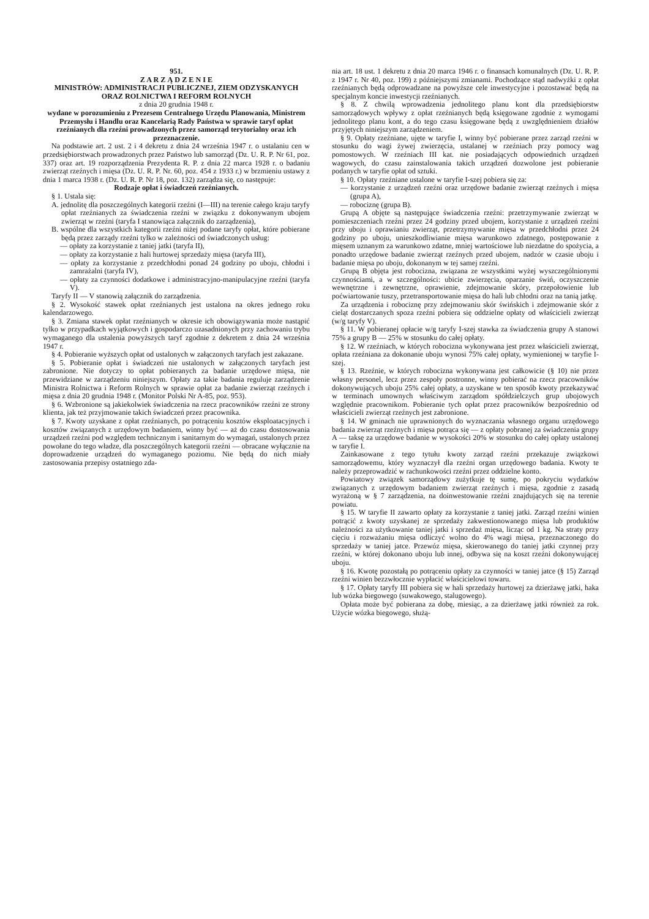951.
Z A R Z Ą D Z E N I E
MINISTRÓW: ADMINISTRACJI PUBLICZNEJ, ZIEM ODZYSKANYCH ORAZ ROLNICTWA I REFORM ROLNYCH
z dnia 20 grudnia 1948 r.
wydane w porozumieniu z Prezesem Centralnego Urzędu Planowania, Ministrem Przemysłu i Handlu oraz Kancelarią Rady Państwa w sprawie taryf opłat rzeźnianych dla rzeźni prowadzonych przez samorząd terytorialny oraz ich przeznaczenie.
Na podstawie art. 2 ust. 2 i 4 dekretu z dnia 24 września 1947 r. o ustalaniu cen w przedsiębiorstwach prowadzonych przez Państwo lub samorząd (Dz. U. R. P. Nr 61, poz. 337) oraz art. 19 rozporządzenia Prezydenta R. P. z dnia 22 marca 1928 r. o badaniu zwierząt rzeźnych i mięsa (Dz. U. R. P. Nr. 60, poz. 454 z 1933 r.) w brzmieniu ustawy z dnia 1 marca 1938 r. (Dz. U. R. P. Nr 18, poz. 132) zarządza się, co następuje:
Rodzaje opłat i świadczeń rzeźnianych.
§ 1. Ustala się:
A. jednolitę dla poszczególnych kategorii rzeźni (I—III) na terenie całego kraju taryfy opłat rzeźnianych za świadczenia rzeźni w związku z dokonywanym ubojem zwierząt w rzeźni (taryfa I stanowiąca załącznik do zarządzenia),
B. wspólne dla wszystkich kategorii rzeźni niżej podane taryfy opłat, które pobierane będą przez zarządy rzeźni tylko w zależności od świadczonych usług:
— opłaty za korzystanie z taniej jatki (taryfa II),
— opłaty za korzystanie z hali hurtowej sprzedaży mięsa (taryfa III),
— opłaty za korzystanie z przedchłodni ponad 24 godziny po uboju, chłodni i zamrażalni (taryfa IV),
— opłaty za czynności dodatkowe i administracyjno-manipulacyjne rzeźni (taryfa V).
Taryfy II — V stanowią załącznik do zarządzenia.
§ 2. Wysokość stawek opłat rzeźnianych jest ustalona na okres jednego roku kalendarzowego.
§ 3. Zmiana stawek opłat rzeźnianych w okresie ich obowiązywania może nastąpić tylko w przypadkach wyjątkowych i gospodarczo uzasadnionych przy zachowaniu trybu wymaganego dla ustalenia powyższych taryf zgodnie z dekretem z dnia 24 września 1947 r.
§ 4. Pobieranie wyższych opłat od ustalonych w załączonych taryfach jest zakazane.
§ 5. Pobieranie opłat i świadczeń nie ustalonych w załączonych taryfach jest zabronione. Nie dotyczy to opłat pobieranych za badanie urzędowe mięsa, nie przewidziane w zarządzeniu niniejszym. Opłaty za takie badania reguluje zarządzenie Ministra Rolnictwa i Reform Rolnych w sprawie opłat za badanie zwierząt rzeźnych i mięsa z dnia 20 grudnia 1948 r. (Monitor Polski Nr A-85, poz. 953).
§ 6. Wzbronione są jakiekolwiek świadczenia na rzecz pracowników rzeźni ze strony klienta, jak też przyjmowanie takich świadczeń przez pracownika.
§ 7. Kwoty uzyskane z opłat rzeźnianych, po potrąceniu kosztów eksploatacyjnych i kosztów związanych z urzędowym badaniem, winny być — aż do czasu dostosowania urządzeń rzeźni pod względem technicznym i sanitarnym do wymagań, ustalonych przez powołane do tego władze, dla poszczególnych kategorii rzeźni — obracane wyłącznie na doprowadzenie urządzeń do wymaganego poziomu. Nie będą do nich miały zastosowania przepisy ostatniego zda-
nia art. 18 ust. 1 dekretu z dnia 20 marca 1946 r. o finansach komunalnych (Dz. U. R. P. z 1947 r. Nr 40, poz. 199) z późniejszymi zmianami. Pochodzące stąd nadwyżki z opłat rzeźnianych będą odprowadzane na powyższe cele inwestycyjne i pozostawać będą na specjalnym koncie inwestycji rzeźnianych.
§ 8. Z chwilą wprowadzenia jednolitego planu kont dla przedsiębiorstw samorządowych wpływy z opłat rzeźnianych będą księgowane zgodnie z wymogami jednolitego planu kont, a do tego czasu księgowane będą z uwzględnieniem działów przyjętych niniejszym zarządzeniem.
§ 9. Opłaty rzeźniane, ujęte w taryfie I, winny być pobierane przez zarząd rzeźni w stosunku do wagi żywej zwierzęcia, ustalanej w rzeźniach przy pomocy wag pomostowych. W rzeźniach III kat. nie posiadających odpowiednich urządzeń wagowych, do czasu zainstalowania takich urządzeń dozwolone jest pobieranie podanych w taryfie opłat od sztuki.
§ 10. Opłaty rzeźniane ustalone w taryfie I-szej pobiera się za:
— korzystanie z urządzeń rzeźni oraz urzędowe badanie zwierząt rzeźnych i mięsa (grupa A),
— robociznę (grupa B).
Grupą A objęte są następujące świadczenia rzeźni: przetrzymywanie zwierząt w pomieszczeniach rzeźni przez 24 godziny przed ubojem, korzystanie z urządzeń rzeźni przy uboju i oprawianiu zwierząt, przetrzymywanie mięsa w przedchłodni przez 24 godziny po uboju, unieszkodliwianie mięsa warunkowo zdatnego, postępowanie z mięsem uznanym za warunkowo zdatne, mniej wartościowe lub niezdatne do spożycia, a ponadto urzędowe badanie zwierząt rzeźnych przed ubojem, nadzór w czasie uboju i badanie mięsa po uboju, dokonanym w tej samej rzeźni.
Grupą B objęta jest robocizna, związana ze wszystkimi wyżej wyszczególnionymi czynnościami, a w szczególności: ubicie zwierzęcia, oparzanie świń, oczyszczenie wewnętrzne i zewnętrzne, oprawienie, zdejmowanie skóry, przepołowienie lub poćwiartowanie tuszy, przetransportowanie mięsa do hali lub chłodni oraz na tanią jatkę.
Za urządzenia i robociznę przy zdejmowaniu skór świńskich i zdejmowanie skór z cieląt dostarczanych spoza rzeźni pobiera się oddzielne opłaty od właścicieli zwierząt (w/g taryfy V).
§ 11. W pobieranej opłacie w/g taryfy I-szej stawka za świadczenia grupy A stanowi 75% a grupy B — 25% w stosunku do całej opłaty.
§ 12. W rzeźniach, w których robocizna wykonywana jest przez właścicieli zwierząt, opłata rzeźniana za dokonanie uboju wynosi 75% całej opłaty, wymienionej w taryfie I-szej.
§ 13. Rzeźnie, w których robocizna wykonywana jest całkowicie (§ 10) nie przez własny personel, lecz przez zespoły postronne, winny pobierać na rzecz pracowników dokonywujących uboju 25% całej opłaty, a uzyskane w ten sposób kwoty przekazywać w terminach umownych właściwym zarządom spółdzielczych grup ubojowych względnie pracownikom. Pobieranie tych opłat przez pracowników bezpośrednio od właścicieli zwierząt rzeźnych jest zabronione.
§ 14. W gminach nie uprawnionych do wyznaczania własnego organu urzędowego badania zwierząt rzeźnych i mięsa potrąca się — z opłaty pobranej za świadczenia grupy A — taksę za urzędowe badanie w wysokości 20% w stosunku do całej opłaty ustalonej w taryfie I.
Zainkasowane z tego tytułu kwoty zarząd rzeźni przekazuje związkowi samorządowemu, który wyznaczył dla rzeźni organ urzędowego badania. Kwoty te należy przeprowadzić w rachunkowości rzeźni przez oddzielne konto.
Powiatowy związek samorządowy zużytkuje tę sumę, po pokryciu wydatków związanych z urzędowym badaniem zwierząt rzeźnych i mięsa, zgodnie z zasadą wyrażoną w § 7 zarządzenia, na doinwestowanie rzeźni znajdujących się na terenie powiatu.
§ 15. W taryfie II zawarto opłaty za korzystanie z taniej jatki. Zarząd rzeźni winien potrącić z kwoty uzyskanej ze sprzedaży zakwestionowanego mięsa lub produktów należności za użytkowanie taniej jatki i sprzedaż mięsa, licząc od 1 kg. Na straty przy cięciu i rozważaniu mięsa odliczyć wolno do 4% wagi mięsa, przeznaczonego do sprzedaży w taniej jatce. Przewóz mięsa, skierowanego do taniej jatki czynnej przy rzeźni, w której dokonano uboju lub innej, odbywa się na koszt rzeźni dokonywującej uboju.
§ 16. Kwotę pozostałą po potrąceniu opłaty za czynności w taniej jatce (§ 15) Zarząd rzeźni winien bezzwłocznie wypłacić właścicielowi towaru.
§ 17. Opłaty taryfy III pobiera się w hali sprzedaży hurtowej za dzierżawę jatki, haka lub wózka biegowego (suwakowego, stalugowego).
Opłata może być pobierana za dobę, miesiąc, a za dzierżawę jatki również za rok. Użycie wózka biegowego, służą-